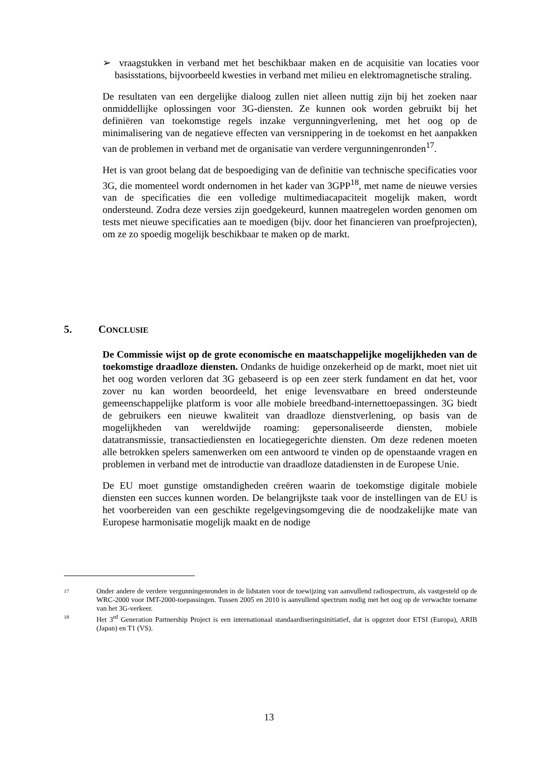➢ vraagstukken in verband met het beschikbaar maken en de acquisitie van locaties voor basisstations, bijvoorbeeld kwesties in verband met milieu en elektromagnetische straling.
De resultaten van een dergelijke dialoog zullen niet alleen nuttig zijn bij het zoeken naar onmiddellijke oplossingen voor 3G-diensten. Ze kunnen ook worden gebruikt bij het definiëren van toekomstige regels inzake vergunningverlening, met het oog op de minimalisering van de negatieve effecten van versnippering in de toekomst en het aanpakken van de problemen in verband met de organisatie van verdere vergunningenronden<sup>17</sup>.
Het is van groot belang dat de bespoediging van de definitie van technische specificaties voor 3G, die momenteel wordt ondernomen in het kader van 3GPP<sup>18</sup>, met name de nieuwe versies van de specificaties die een volledige multimediacapaciteit mogelijk maken, wordt ondersteund. Zodra deze versies zijn goedgekeurd, kunnen maatregelen worden genomen om tests met nieuwe specificaties aan te moedigen (bijv. door het financieren van proefprojecten), om ze zo spoedig mogelijk beschikbaar te maken op de markt.
5. CONCLUSIE
De Commissie wijst op de grote economische en maatschappelijke mogelijkheden van de toekomstige draadloze diensten. Ondanks de huidige onzekerheid op de markt, moet niet uit het oog worden verloren dat 3G gebaseerd is op een zeer sterk fundament en dat het, voor zover nu kan worden beoordeeld, het enige levensvatbare en breed ondersteunde gemeenschappelijke platform is voor alle mobiele breedband-internettoepassingen. 3G biedt de gebruikers een nieuwe kwaliteit van draadloze dienstverlening, op basis van de mogelijkheden van wereldwijde roaming: gepersonaliseerde diensten, mobiele datatransmissie, transactiediensten en locatiegegerichte diensten. Om deze redenen moeten alle betrokken spelers samenwerken om een antwoord te vinden op de openstaande vragen en problemen in verband met de introductie van draadloze datadiensten in de Europese Unie.
De EU moet gunstige omstandigheden creëren waarin de toekomstige digitale mobiele diensten een succes kunnen worden. De belangrijkste taak voor de instellingen van de EU is het voorbereiden van een geschikte regelgevingsomgeving die de noodzakelijke mate van Europese harmonisatie mogelijk maakt en de nodige
17
Onder andere de verdere vergunningenronden in de lidstaten voor de toewijzing van aanvullend radiospectrum, als vastgesteld op de WRC-2000 voor IMT-2000-toepassingen. Tussen 2005 en 2010 is aanvullend spectrum nodig met het oog op de verwachte toename van het 3G-verkeer.
18
Het 3<sup>rd</sup> Generation Partnership Project is een internationaal standaardiseringsinitiatief, dat is opgezet door ETSI (Europa), ARIB (Japan) en T1 (VS).
13